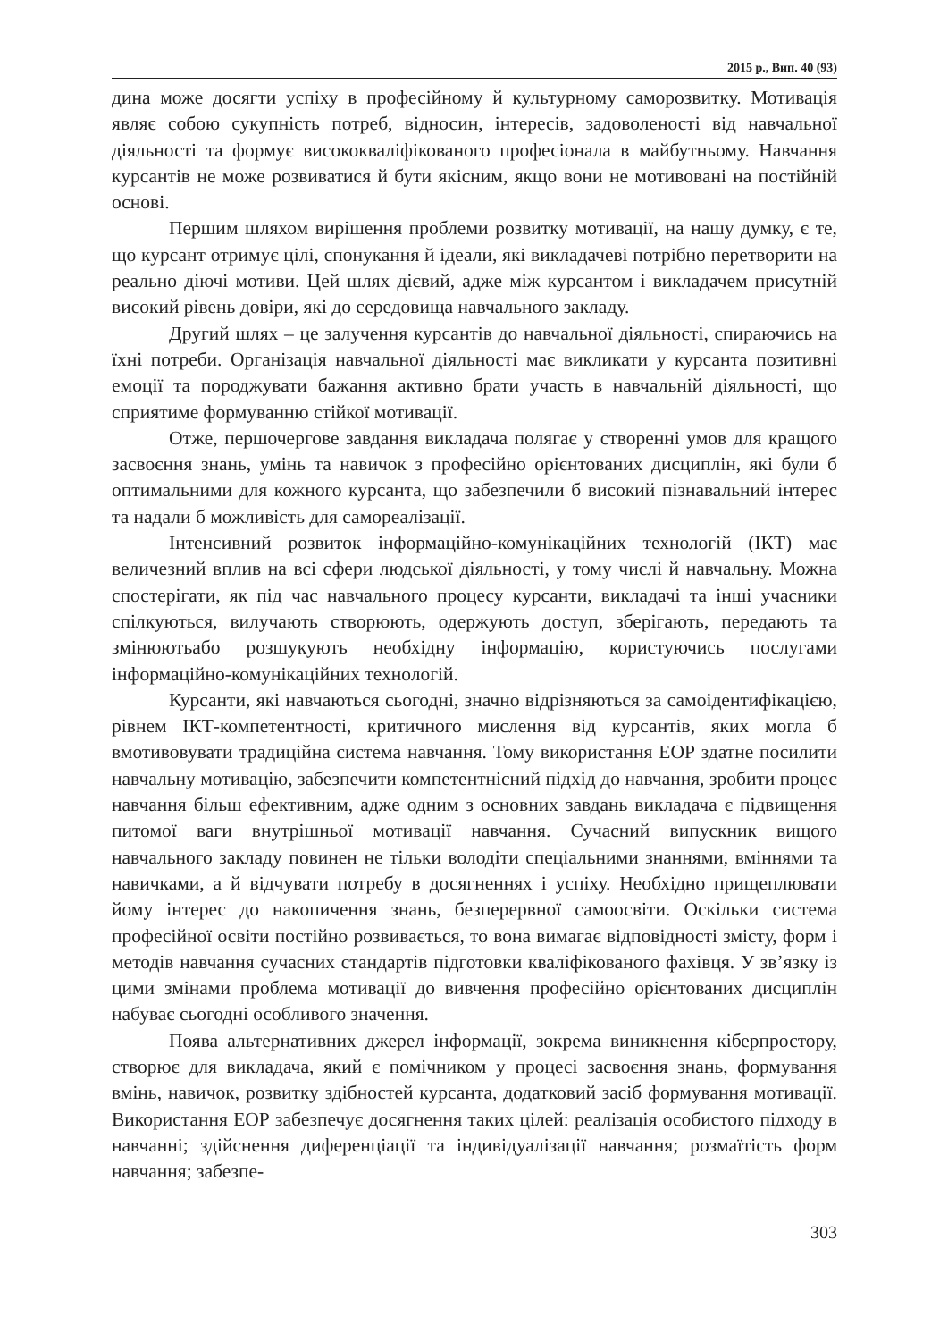2015 р., Вип. 40 (93)
дина може досягти успіху в професійному й культурному саморозвитку. Мотивація являє собою сукупність потреб, відносин, інтересів, задоволеності від навчальної діяльності та формує висококваліфікованого професіонала в майбутньому. Навчання курсантів не може розвиватися й бути якісним, якщо вони не мотивовані на постійній основі.
Першим шляхом вирішення проблеми розвитку мотивації, на нашу думку, є те, що курсант отримує цілі, спонукання й ідеали, які викладачеві потрібно перетворити на реально діючі мотиви. Цей шлях дієвий, адже між курсантом і викладачем присутній високий рівень довіри, які до середовища навчального закладу.
Другий шлях – це залучення курсантів до навчальної діяльності, спираючись на їхні потреби. Організація навчальної діяльності має викликати у курсанта позитивні емоції та породжувати бажання активно брати участь в навчальній діяльності, що сприятиме формуванню стійкої мотивації.
Отже, першочергове завдання викладача полягає у створенні умов для кращого засвоєння знань, умінь та навичок з професійно орієнтованих дисциплін, які були б оптимальними для кожного курсанта, що забезпечили б високий пізнавальний інтерес та надали б можливість для самореалізації.
Інтенсивний розвиток інформаційно-комунікаційних технологій (ІКТ) має величезний вплив на всі сфери людської діяльності, у тому числі й навчальну. Можна спостерігати, як під час навчального процесу курсанти, викладачі та інші учасники спілкуються, вилучають створюють, одержують доступ, зберігають, передають та змінюютьабо розшукують необхідну інформацію, користуючись послугами інформаційно-комунікаційних технологій.
Курсанти, які навчаються сьогодні, значно відрізняються за самоідентифікацією, рівнем ІКТ-компетентності, критичного мислення від курсантів, яких могла б вмотивовувати традиційна система навчання. Тому використання ЕОР здатне посилити навчальну мотивацію, забезпечити компетентнісний підхід до навчання, зробити процес навчання більш ефективним, адже одним з основних завдань викладача є підвищення питомої ваги внутрішньої мотивації навчання. Сучасний випускник вищого навчального закладу повинен не тільки володіти спеціальними знаннями, вміннями та навичками, а й відчувати потребу в досягненнях і успіху. Необхідно прищеплювати йому інтерес до накопичення знань, безперервної самоосвіти. Оскільки система професійної освіти постійно розвивається, то вона вимагає відповідності змісту, форм і методів навчання сучасних стандартів підготовки кваліфікованого фахівця. У зв’язку із цими змінами проблема мотивації до вивчення професійно орієнтованих дисциплін набуває сьогодні особливого значення.
Поява альтернативних джерел інформації, зокрема виникнення кіберпростору, створює для викладача, який є помічником у процесі засвоєння знань, формування вмінь, навичок, розвитку здібностей курсанта, додатковий засіб формування мотивації. Використання ЕОР забезпечує досягнення таких цілей: реалізація особистого підходу в навчанні; здійснення диференціації та індивідуалізації навчання; розмаїтість форм навчання; забезпе-
303